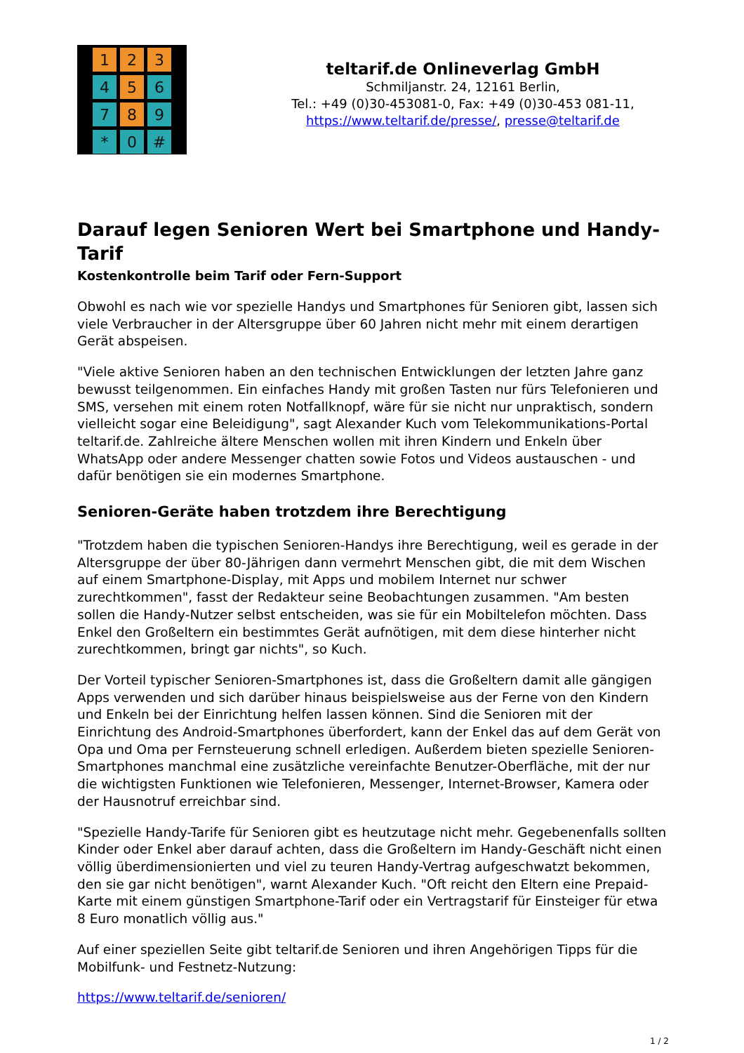1
2
3
4
5
6
7
8
9
*
0
#
teltarif.de Onlineverlag GmbH
Schmiljanstr. 24, 12161 Berlin,
Tel.: +49 (0)30-453081-0, Fax: +49 (0)30-453 081-11,
https://www.teltarif.de/presse/, presse@teltarif.de
Darauf legen Senioren Wert bei Smartphone und Handy-Tarif
Kostenkontrolle beim Tarif oder Fern-Support
Obwohl es nach wie vor spezielle Handys und Smartphones für Senioren gibt, lassen sich viele Verbraucher in der Altersgruppe über 60 Jahren nicht mehr mit einem derartigen Gerät abspeisen.
"Viele aktive Senioren haben an den technischen Entwicklungen der letzten Jahre ganz bewusst teilgenommen. Ein einfaches Handy mit großen Tasten nur fürs Telefonieren und SMS, versehen mit einem roten Notfallknopf, wäre für sie nicht nur unpraktisch, sondern vielleicht sogar eine Beleidigung", sagt Alexander Kuch vom Telekommunikations-Portal teltarif.de. Zahlreiche ältere Menschen wollen mit ihren Kindern und Enkeln über WhatsApp oder andere Messenger chatten sowie Fotos und Videos austauschen - und dafür benötigen sie ein modernes Smartphone.
Senioren-Geräte haben trotzdem ihre Berechtigung
"Trotzdem haben die typischen Senioren-Handys ihre Berechtigung, weil es gerade in der Altersgruppe der über 80-Jährigen dann vermehrt Menschen gibt, die mit dem Wischen auf einem Smartphone-Display, mit Apps und mobilem Internet nur schwer zurechtkommen", fasst der Redakteur seine Beobachtungen zusammen. "Am besten sollen die Handy-Nutzer selbst entscheiden, was sie für ein Mobiltelefon möchten. Dass Enkel den Großeltern ein bestimmtes Gerät aufnötigen, mit dem diese hinterher nicht zurechtkommen, bringt gar nichts", so Kuch.
Der Vorteil typischer Senioren-Smartphones ist, dass die Großeltern damit alle gängigen Apps verwenden und sich darüber hinaus beispielsweise aus der Ferne von den Kindern und Enkeln bei der Einrichtung helfen lassen können. Sind die Senioren mit der Einrichtung des Android-Smartphones überfordert, kann der Enkel das auf dem Gerät von Opa und Oma per Fernsteuerung schnell erledigen. Außerdem bieten spezielle Senioren-Smartphones manchmal eine zusätzliche vereinfachte Benutzer-Oberfläche, mit der nur die wichtigsten Funktionen wie Telefonieren, Messenger, Internet-Browser, Kamera oder der Hausnotruf erreichbar sind.
"Spezielle Handy-Tarife für Senioren gibt es heutzutage nicht mehr. Gegebenenfalls sollten Kinder oder Enkel aber darauf achten, dass die Großeltern im Handy-Geschäft nicht einen völlig überdimensionierten und viel zu teuren Handy-Vertrag aufgeschwatzt bekommen, den sie gar nicht benötigen", warnt Alexander Kuch. "Oft reicht den Eltern eine Prepaid-Karte mit einem günstigen Smartphone-Tarif oder ein Vertragstarif für Einsteiger für etwa 8 Euro monatlich völlig aus."
Auf einer speziellen Seite gibt teltarif.de Senioren und ihren Angehörigen Tipps für die Mobilfunk- und Festnetz-Nutzung:
https://www.teltarif.de/senioren/
1 / 2